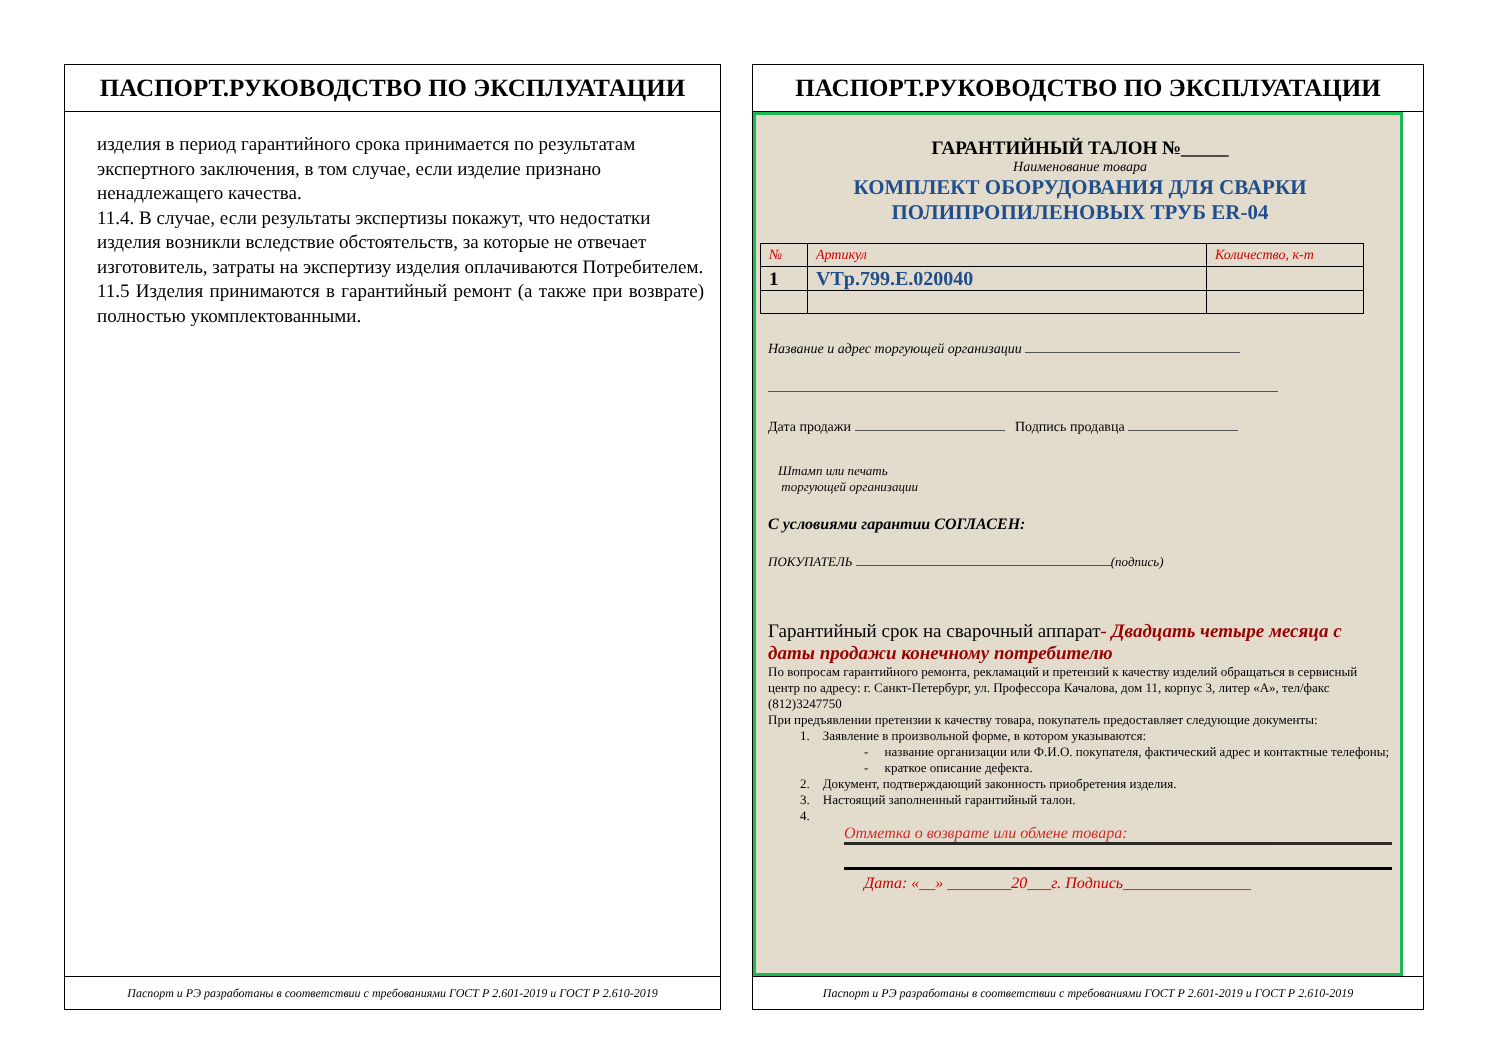ПАСПОРТ.РУКОВОДСТВО ПО ЭКСПЛУАТАЦИИ
изделия в период гарантийного срока принимается по результатам экспертного заключения, в том случае, если изделие признано ненадлежащего качества.
11.4. В случае, если результаты экспертизы покажут, что недостатки изделия возникли вследствие обстоятельств, за которые не отвечает изготовитель, затраты на экспертизу изделия оплачиваются Потребителем.
11.5 Изделия принимаются в гарантийный ремонт (а также при возврате) полностью укомплектованными.
Паспорт и РЭ разработаны в соответствии с требованиями ГОСТ Р 2.601-2019 и ГОСТ Р 2.610-2019
ПАСПОРТ.РУКОВОДСТВО ПО ЭКСПЛУАТАЦИИ
ГАРАНТИЙНЫЙ ТАЛОН №_____
Наименование товара
КОМПЛЕКТ ОБОРУДОВАНИЯ ДЛЯ СВАРКИ
ПОЛИПРОПИЛЕНОВЫХ ТРУБ ER-04
| № | Артикул | Количество, к-т |
| 1 | VTp.799.E.020040 | |
Название и адрес торгующей организации
Дата продажи Подпись продавца
Штамп или печать
торгующей организации
С условиями гарантии СОГЛАСЕН:
ПОКУПАТЕЛЬ (подпись)
Гарантийный срок на сварочный аппарат- Двадцать четыре месяца с даты продажи конечному потребителю
По вопросам гарантийного ремонта, рекламаций и претензий к качеству изделий обращаться в сервисный центр по адресу: г. Санкт-Петербург, ул. Профессора Качалова, дом 11, корпус 3, литер «А», тел/факс (812)3247750
При предъявлении претензии к качеству товара, покупатель предоставляет следующие документы:
1. Заявление в произвольной форме, в котором указываются:
- название организации или Ф.И.О. покупателя, фактический адрес и контактные телефоны;
- краткое описание дефекта.
2. Документ, подтверждающий законность приобретения изделия.
3. Настоящий заполненный гарантийный талон.
4.
Отметка о возврате или обмене товара:
Дата: «__» ________20___г. Подпись________________
Паспорт и РЭ разработаны в соответствии с требованиями ГОСТ Р 2.601-2019 и ГОСТ Р 2.610-2019